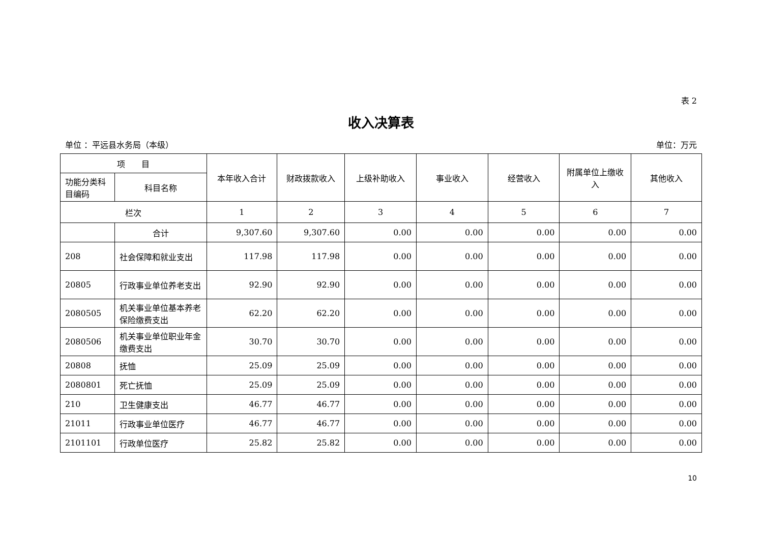表 2
收入决算表
单位 ：平远县水务局（本级） 单位：万元
| 项 目 | | 本年收入合计 | 财政拨款收入 | 上级补助收入 | 事业收入 | 经营收入 | 附属单位上缴收入 | 其他收入 |
| --- | --- | --- | --- | --- | --- | --- | --- | --- |
| 功能分类科目编码 | 科目名称 | | | | | | | |
| 栏次 | | 1 | 2 | 3 | 4 | 5 | 6 | 7 |
| | 合计 | 9,307.60 | 9,307.60 | 0.00 | 0.00 | 0.00 | 0.00 | 0.00 |
| 208 | 社会保障和就业支出 | 117.98 | 117.98 | 0.00 | 0.00 | 0.00 | 0.00 | 0.00 |
| 20805 | 行政事业单位养老支出 | 92.90 | 92.90 | 0.00 | 0.00 | 0.00 | 0.00 | 0.00 |
| 2080505 | 机关事业单位基本养老保险缴费支出 | 62.20 | 62.20 | 0.00 | 0.00 | 0.00 | 0.00 | 0.00 |
| 2080506 | 机关事业单位职业年金缴费支出 | 30.70 | 30.70 | 0.00 | 0.00 | 0.00 | 0.00 | 0.00 |
| 20808 | 抚恤 | 25.09 | 25.09 | 0.00 | 0.00 | 0.00 | 0.00 | 0.00 |
| 2080801 | 死亡抚恤 | 25.09 | 25.09 | 0.00 | 0.00 | 0.00 | 0.00 | 0.00 |
| 210 | 卫生健康支出 | 46.77 | 46.77 | 0.00 | 0.00 | 0.00 | 0.00 | 0.00 |
| 21011 | 行政事业单位医疗 | 46.77 | 46.77 | 0.00 | 0.00 | 0.00 | 0.00 | 0.00 |
| 2101101 | 行政单位医疗 | 25.82 | 25.82 | 0.00 | 0.00 | 0.00 | 0.00 | 0.00 |
10